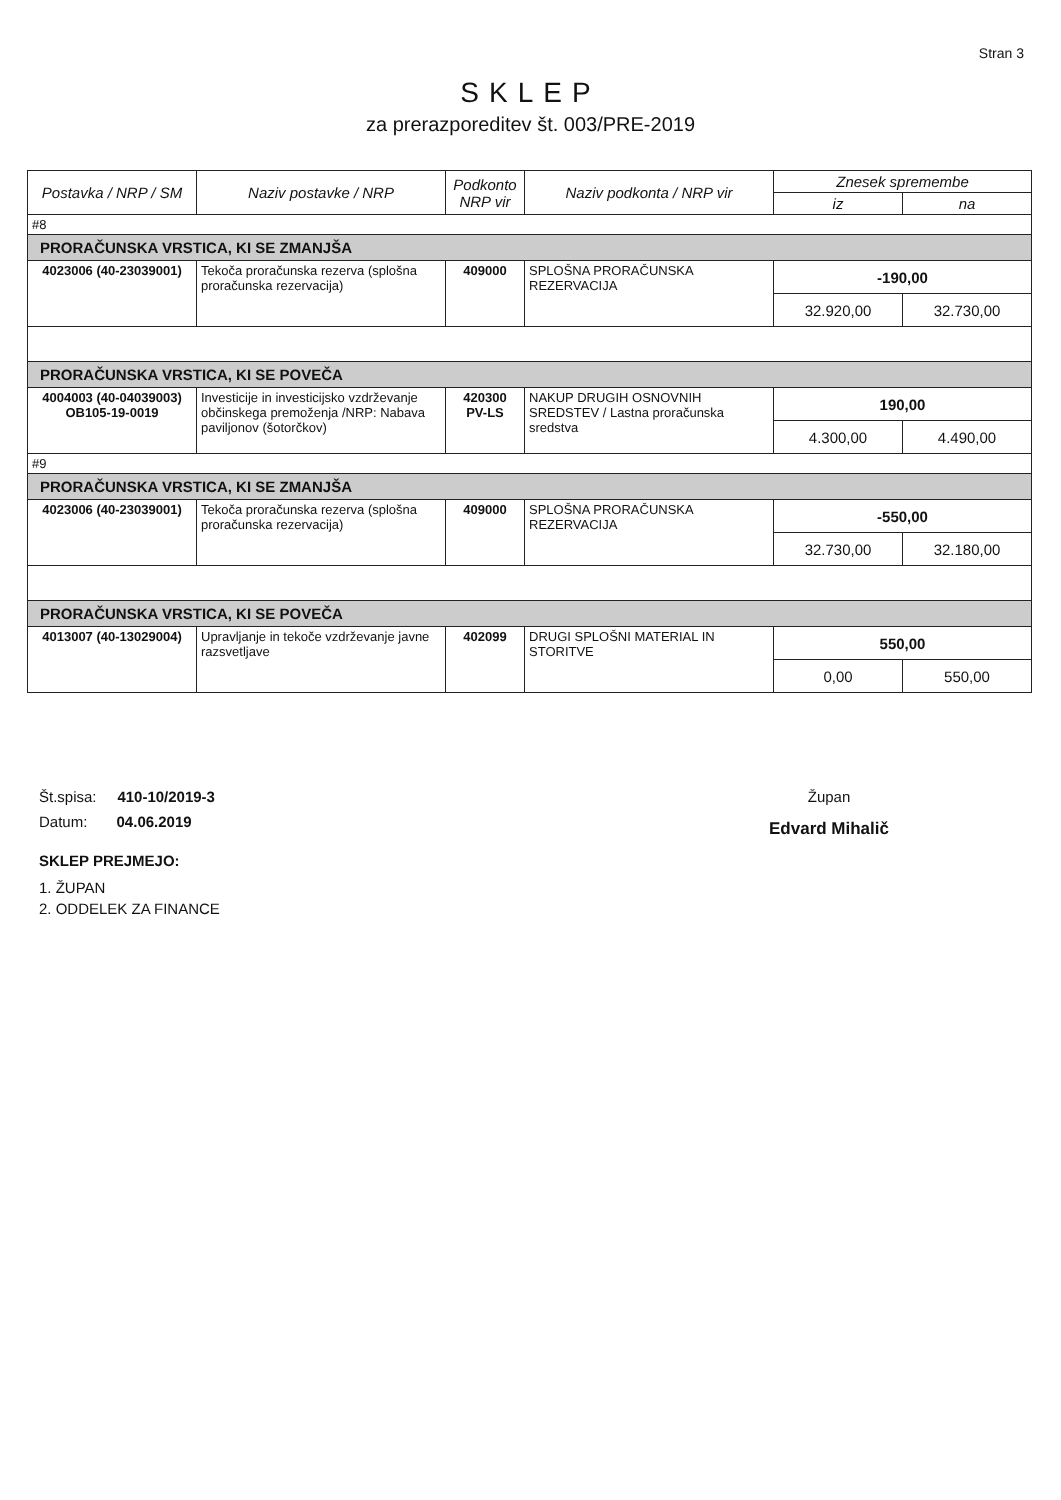Stran 3
SKLEP
za prerazporeditev št. 003/PRE-2019
| Postavka / NRP / SM | Naziv postavke / NRP | Podkonto NRP vir | Naziv podkonta / NRP vir | Znesek spremembe | |
| --- | --- | --- | --- | --- | --- |
| | | | | iz | na |
| #8 | | | | | |
| PRORAČUNSKA VRSTICA, KI SE ZMANJŠA | | | | | |
| 4023006 (40-23039001) | Tekoča proračunska rezerva (splošna proračunska rezervacija) | 409000 | SPLOŠNA PRORAČUNSKA REZERVACIJA | -190,00 | |
| | | | | 32.920,00 | 32.730,00 |
| PRORAČUNSKA VRSTICA, KI SE POVEČA | | | | | |
| 4004003 (40-04039003) OB105-19-0019 | Investicije in investicijsko vzdrževanje občinskega premoženja /NRP: Nabava paviljonov (šotorčkov) | 420300 PV-LS | NAKUP DRUGIH OSNOVNIH SREDSTEV / Lastna proračunska sredstva | 190,00 | |
| | | | | 4.300,00 | 4.490,00 |
| #9 | | | | | |
| PRORAČUNSKA VRSTICA, KI SE ZMANJŠA | | | | | |
| 4023006 (40-23039001) | Tekoča proračunska rezerva (splošna proračunska rezervacija) | 409000 | SPLOŠNA PRORAČUNSKA REZERVACIJA | -550,00 | |
| | | | | 32.730,00 | 32.180,00 |
| PRORAČUNSKA VRSTICA, KI SE POVEČA | | | | | |
| 4013007 (40-13029004) | Upravljanje in tekoče vzdrževanje javne razsvetljave | 402099 | DRUGI SPLOŠNI MATERIAL IN STORITVE | 550,00 | |
| | | | | 0,00 | 550,00 |
Št.spisa: 410-10/2019-3
Datum: 04.06.2019
SKLEP PREJMEJO:
1. ŽUPAN
2. ODDELEK ZA FINANCE
Župan
Edvard Mihalič